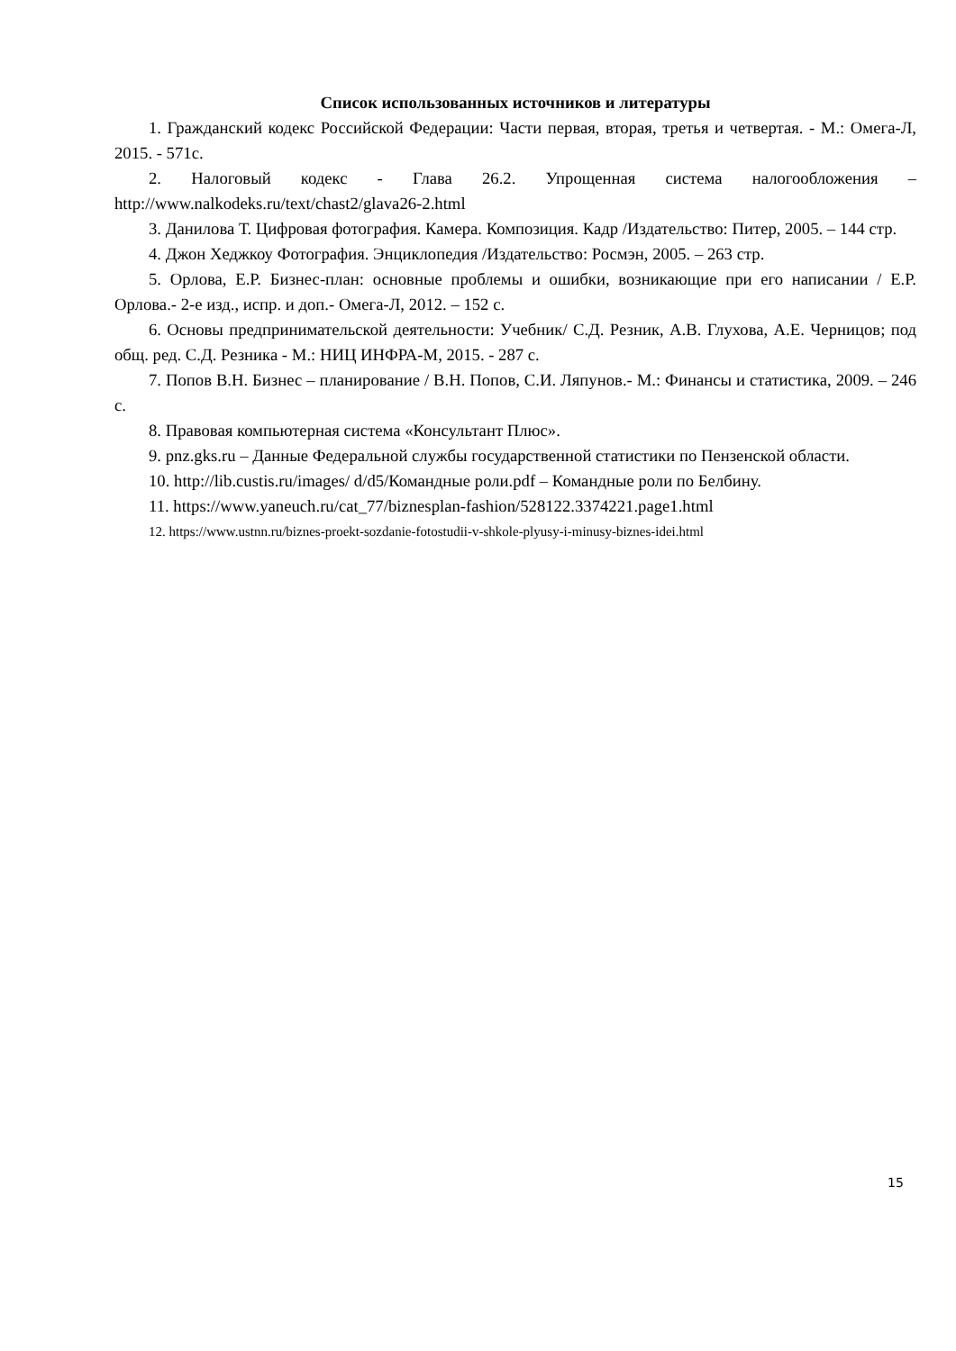Список использованных источников и литературы
1. Гражданский кодекс Российской Федерации: Части первая, вторая, третья и четвертая. - М.: Омега-Л, 2015. - 571с.
2. Налоговый кодекс - Глава 26.2. Упрощенная система налогообложения – http://www.nalkodeks.ru/text/chast2/glava26-2.html
3. Данилова Т. Цифровая фотография. Камера. Композиция. Кадр /Издательство: Питер, 2005. – 144 стр.
4. Джон Хеджкоу Фотография. Энциклопедия /Издательство: Росмэн, 2005. – 263 стр.
5. Орлова, Е.Р. Бизнес-план: основные проблемы и ошибки, возникающие при его написании / Е.Р. Орлова.- 2-е изд., испр. и доп.- Омега-Л, 2012. – 152 с.
6. Основы предпринимательской деятельности: Учебник/ С.Д. Резник, А.В. Глухова, А.Е. Черницов; под общ. ред. С.Д. Резника - М.: НИЦ ИНФРА-М, 2015. - 287 с.
7. Попов В.Н. Бизнес – планирование / В.Н. Попов, С.И. Ляпунов.- М.: Финансы и статистика, 2009. – 246 с.
8. Правовая компьютерная система «Консультант Плюс».
9. pnz.gks.ru – Данные Федеральной службы государственной статистики по Пензенской области.
10. http://lib.custis.ru/images/ d/d5/Командные роли.pdf – Командные роли по Белбину.
11. https://www.yaneuch.ru/cat_77/biznesplan-fashion/528122.3374221.page1.html
12. https://www.ustnn.ru/biznes-proekt-sozdanie-fotostudii-v-shkole-plyusy-i-minusy-biznes-idei.html
15